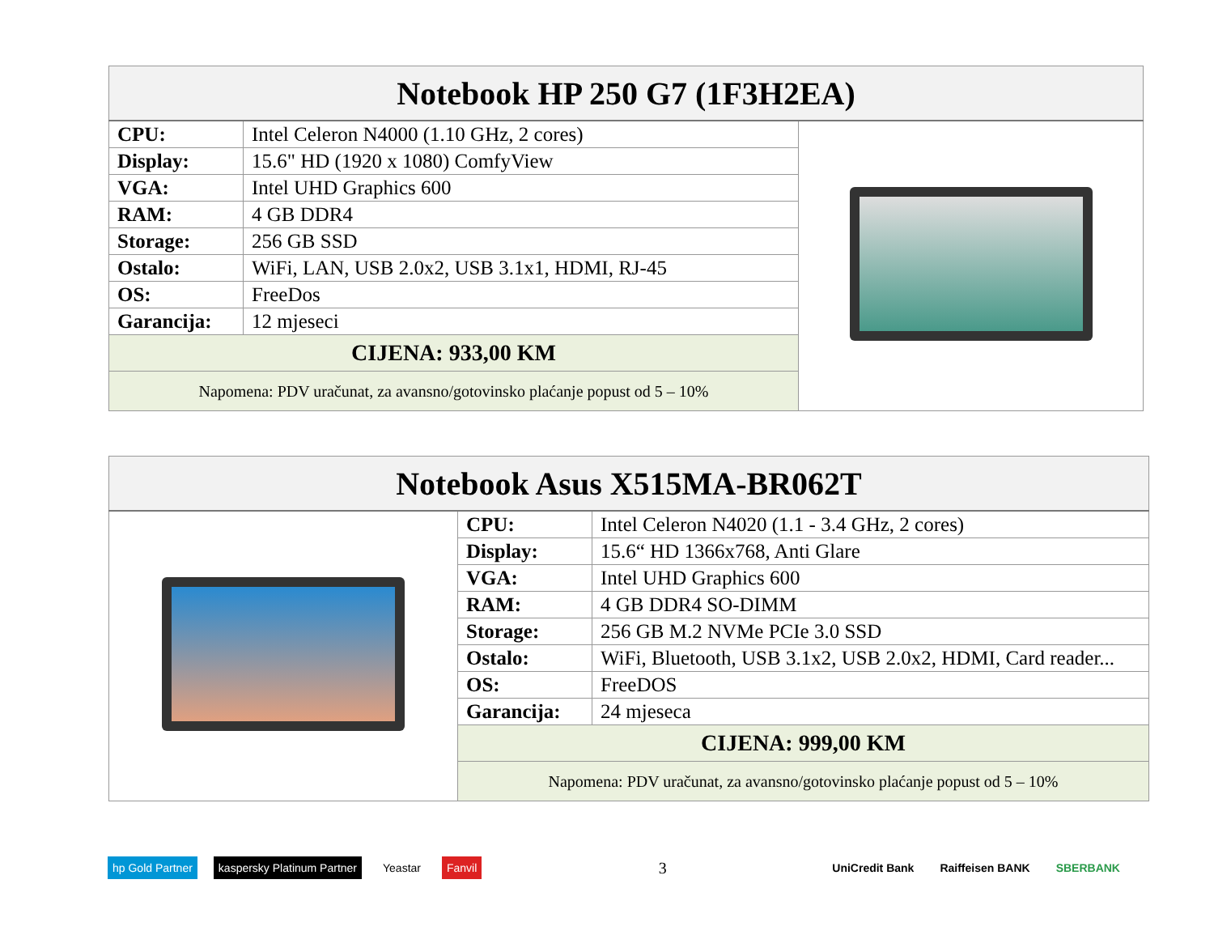| Notebook HP 250 G7 (1F3H2EA) | | |
| --- | --- | --- |
| CPU: | Intel Celeron N4000 (1.10 GHz, 2 cores) | |
| Display: | 15.6" HD (1920 x 1080) ComfyView | |
| VGA: | Intel UHD Graphics 600 | |
| RAM: | 4 GB DDR4 | |
| Storage: | 256 GB SSD | |
| Ostalo: | WiFi, LAN, USB 2.0x2, USB 3.1x1, HDMI, RJ-45 | |
| OS: | FreeDos | |
| Garancija: | 12 mjeseci | |
| CIJENA: 933,00 KM | | |
| Napomena: PDV uračunat, za avansno/gotovinsko plaćanje popust od 5 – 10% | | |
| Notebook Asus X515MA-BR062T | | |
| --- | --- | --- |
| | CPU: | Intel Celeron N4020 (1.1 - 3.4 GHz, 2 cores) |
| | Display: | 15.6“ HD 1366x768, Anti Glare |
| | VGA: | Intel UHD Graphics 600 |
| | RAM: | 4 GB DDR4 SO-DIMM |
| | Storage: | 256 GB M.2 NVMe PCIe 3.0 SSD |
| | Ostalo: | WiFi, Bluetooth, USB 3.1x2, USB 2.0x2, HDMI, Card reader... |
| | OS: | FreeDOS |
| | Garancija: | 24 mjeseca |
| | CIJENA: 999,00 KM | |
| | Napomena: PDV uračunat, za avansno/gotovinsko plaćanje popust od 5 – 10% | |
hp Gold Partner kaspersky Platinum Partner Yeastar Fanvil
3
UniCredit Bank Raiffeisen BANK SBERBANK